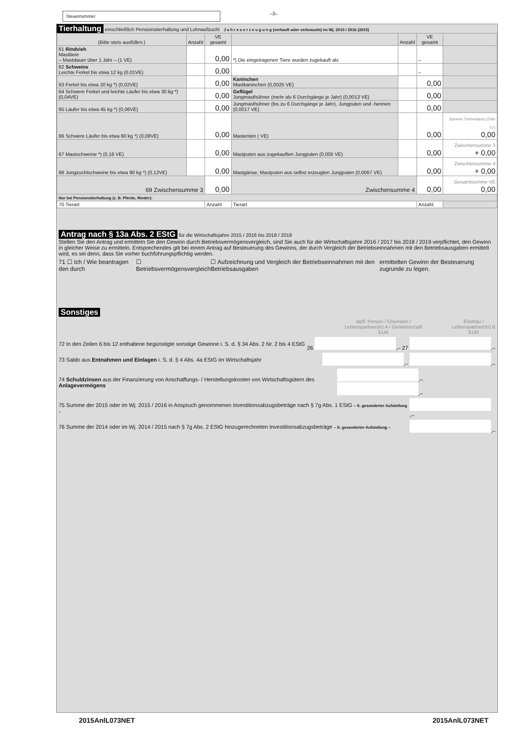Steuernummer
–3–
Tierhaltung einschließlich Pensionstierhaltung und Lohnaufzucht J a h r e s e r z e u g u n g (verkauft oder verbraucht) im Wj. 2015 / 2016 (2015)
| (Bitte stets ausfüllen.) | Anzahl | VE gesamt | | Anzahl | VE gesamt | |
| --- | --- | --- | --- | --- | --- | --- |
| 61 Rindvieh Masttiere – Mastdauer über 1 Jahr – (1 VE) | | 0,00 | *) Die eingetragenen Tiere wurden zugekauft als | | – | |
| 62 Schweine Leichte Ferkel bis etwa 12 kg (0,01VE) | | 0,00 | | | – | |
| 63 Ferkel bis etwa 20 kg *) (0,02VE) | | 0,00 | Kaninchen Mastkaninchen (0,0025 VE) | | 0,00 | |
| 64 Schwere Ferkel und leichte Läufer bis etwa 30 kg *) (0,04VE) | | 0,00 | Geflügel Jungmasthühner (mehr als 6 Durchgänge je Jahr) (0,0013 VE) | | 0,00 | |
| 65 Läufer bis etwa 45 kg *) (0,06VE) | | 0,00 | Jungmasthühner (bis zu 6 Durchgänge je Jahr), Jungputen und -hennen (0,0017 VE) | | 0,00 | |
| 66 Schwere Läufer bis etwa 60 kg *) (0,08VE) | | 0,00 | Mastenten ( VE) | | 0,00 | Summe Tierbestand (Zeile 57) 0,00 |
| 67 Mastschweine *) (0,16 VE) | | 0,00 | Mastputen aus zugekauften Jungputen (0,005 VE) | | 0,00 | Zwischensumme 3 + 0,00 |
| 68 Jungzuchtschweine bis etwa 90 kg *) (0,12VE) | | 0,00 | Mastgänse, Mastputen aus selbst erzeugten Jungputen (0,0067 VE) | | 0,00 | Zwischensumme 4 + 0,00 |
| 69 Zwischensumme 3 | | 0,00 | Zwischensumme 4 | | 0,00 | Gesamtsumme VE 0,00 |
| Nur bei Pensionstierhaltung (z. B. Pferde, Rinder): | | | | | | |
| 70 Tierart | | Anzahl | Tierart | | Anzahl | |
Antrag nach § 13a Abs. 2 EStG für die Wirtschaftsjahre 2015 / 2016 bis 2018 / 2019
Stellen Sie den Antrag und ermitteln Sie den Gewinn durch Betriebsvermögensvergleich, sind Sie auch für die Wirtschaftsjahre 2016 / 2017 bis 2018 / 2019 verpflichtet, den Gewinn in gleicher Weise zu ermitteln. Entsprechendes gilt bei einem Antrag auf Besteuerung des Gewinns, der durch Vergleich der Betriebseinnahmen mit den Betriebsausgaben ermittelt wird, es sei denn, dass Sie vorher buchführungspflichtig werden.
71 ☐ Ich / Wie beantragen den durch ☐ Betriebsvermögensvergleich ☐ Aufzeichnung und Vergleich der Betriebseinnahmen mit den Betriebsausgaben ermittelten Gewinn der Besteuerung zugrunde zu legen.
Sonstiges
stpfl. Person / Ehemann /
Lebenspartner(in) A / Gemeinschaft
EUR Ehefrau /
Lebenspartner(in) B
EUR
72 In den Zeilen 6 bis 12 enthaltene begünstigte sonstige Gewinne i. S. d. § 34 Abs. 2 Nr. 2 bis 4 EStG 26 ,– 27 ,–
73 Saldo aus Entnahmen und Einlagen i. S. d. § 4 Abs. 4a EStG im Wirtschaftsjahr ,– ,–
74 Schuldzinsen aus der Finanzierung von Anschaffungs- / Herstellungskosten von Wirtschaftsgütern des Anlagevermögens ,– ,–
75 Summe der 2015 oder im Wj. 2015 / 2016 in Anspruch genommenen Investitionsabzugsbeträge nach § 7g Abs. 1 EStG – lt. gesonderter Aufstellung – ,–
76 Summe der 2014 oder im Wj. 2014 / 2015 nach § 7g Abs. 2 EStG hinzugerechneten Investitionsabzugsbeträge – lt. gesonderter Aufstellung – ,–
2015AnlL073NET 2015AnlL073NET